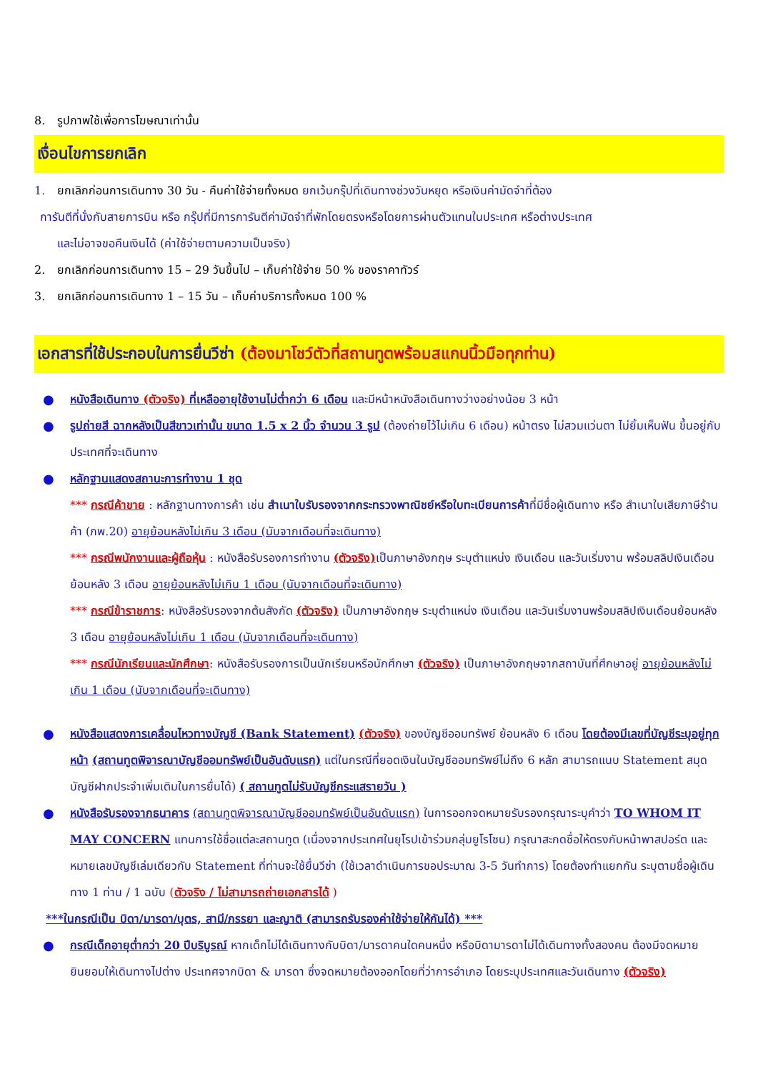8. รูปภาพใช้เพื่อการโฆษณาเท่านั้น
เงื่อนไขการยกเลิก
1. ยกเลิกก่อนการเดินทาง 30 วัน - คืนค่าใช้จ่ายทั้งหมด ยกเว้นกรุ๊ปที่เดินทางช่วงวันหยุด หรือเงินค่ามัดจำที่ต้อง
การันตีที่นั่งกับสายการบิน หรือ กรุ๊ปที่มีการการันตีค่ามัดจำที่พักโดยตรงหรือโดยการผ่านตัวแทนในประเทศ หรือต่างประเทศ
และไม่อาจขอคืนเงินได้ (ค่าใช้จ่ายตามความเป็นจริง)
2. ยกเลิกก่อนการเดินทาง 15 – 29 วันขึ้นไป – เก็บค่าใช้จ่าย 50 % ของราคาทัวร์
3. ยกเลิกก่อนการเดินทาง 1 – 15 วัน – เก็บค่าบริการทั้งหมด 100 %
เอกสารที่ใช้ประกอบในการยื่นวีซ่า (ต้องมาโชว์ตัวที่สถานทูตพร้อมสแกนนิ้วมือทุกท่าน)
● หนังสือเดินทาง (ตัวจริง) ที่เหลืออายุใช้งานไม่ต่ำกว่า 6 เดือน และมีหน้าหนังสือเดินทางว่างอย่างน้อย 3 หน้า
● รูปถ่ายสี ฉากหลังเป็นสีขาวเท่านั้น ขนาด 1.5 x 2 นิ้ว จำนวน 3 รูป (ต้องถ่ายไว้ไม่เกิน 6 เดือน) หน้าตรง ไม่สวมแว่นตา ไม่ยิ้มเห็นฟัน ขึ้นอยู่กับประเทศที่จะเดินทาง
● หลักฐานแสดงสถานะการทำงาน 1 ชุด
*** กรณีค้าขาย : หลักฐานทางการค้า เช่น สำเนาใบรับรองจากกระทรวงพาณิชย์หรือใบทะเบียนการค้าที่มีชื่อผู้เดินทาง หรือ สำเนาใบเสียภาษีร้านค้า (ภพ.20) อายุย้อนหลังไม่เกิน 3 เดือน (นับจากเดือนที่จะเดินทาง)
*** กรณีพนักงานและผู้ถือหุ้น : หนังสือรับรองการทำงาน (ตัวจริง) เป็นภาษาอังกฤษ ระบุตำแหน่ง เงินเดือน และวันเริ่มงาน พร้อมสลิปเงินเดือน ย้อนหลัง 3 เดือน อายุย้อนหลังไม่เกิน 1 เดือน (นับจากเดือนที่จะเดินทาง)
*** กรณีข้าราชการ: หนังสือรับรองจากต้นสังกัด (ตัวจริง) เป็นภาษาอังกฤษ ระบุตำแหน่ง เงินเดือน และวันเริ่มงานพร้อมสลิปเงินเดือนย้อนหลัง 3 เดือน อายุย้อนหลังไม่เกิน 1 เดือน (นับจากเดือนที่จะเดินทาง)
*** กรณีนักเรียนและนักศึกษา: หนังสือรับรองการเป็นนักเรียนหรือนักศึกษา (ตัวจริง) เป็นภาษาอังกฤษจากสถาบันที่ศึกษาอยู่ อายุย้อนหลังไม่เกิน 1 เดือน (นับจากเดือนที่จะเดินทาง)
● หนังสือแสดงการเคลื่อนไหวทางบัญชี (Bank Statement) (ตัวจริง) ของบัญชีออมทรัพย์ ย้อนหลัง 6 เดือน โดยต้องมีเลขที่บัญชีระบุอยู่ทุกหน้า (สถานทูตพิจารณาบัญชีออมทรัพย์เป็นอันดับแรก) แต่ในกรณีที่ยอดเงินในบัญชีออมทรัพย์ไม่ถึง 6 หลัก สามารถแนบ Statement สมุดบัญชีฝากประจำเพิ่มเติมในการยื่นได้) ( สถานทูตไม่รับบัญชีกระแสรายวัน )
● หนังสือรับรองจากธนาคาร (สถานทูตพิจารณาบัญชีออมทรัพย์เป็นอันดับแรก) ในการออกจดหมายรับรองกรุณาระบุคำว่า TO WHOM IT MAY CONCERN แทนการใช้ชื่อแต่ละสถานทูต (เนื่องจากประเทศในยุโรปเข้าร่วมกลุ่มยูโรโซน) กรุณาสะกดชื่อให้ตรงกับหน้าพาสปอร์ต และหมายเลขบัญชีเล่มเดียวกับ Statement ที่ท่านจะใช้ยื่นวีซ่า (ใช้เวลาดำเนินการขอประมาณ 3-5 วันทำการ) โดยต้องทำแยกกัน ระบุตามชื่อผู้เดินทาง 1 ท่าน / 1 ฉบับ (ตัวจริง / ไม่สามารถถ่ายเอกสารได้ )
***ในกรณีเป็น บิดา/มารดา/บุตร, สามี/ภรรยา และญาติ (สามารถรับรองค่าใช้จ่ายให้กันได้) ***
● กรณีเด็กอายุต่ำกว่า 20 ปีบริบูรณ์ หากเด็กไม่ได้เดินทางกับบิดา/มารดาคนใดคนหนึ่ง หรือบิดามารดาไม่ได้เดินทางทั้งสองคน ต้องมีจดหมายยินยอมให้เดินทางไปต่าง ประเทศจากบิดา & มารดา ซึ่งจดหมายต้องออกโดยที่ว่าการอำเภอ โดยระบุประเทศและวันเดินทาง (ตัวจริง)